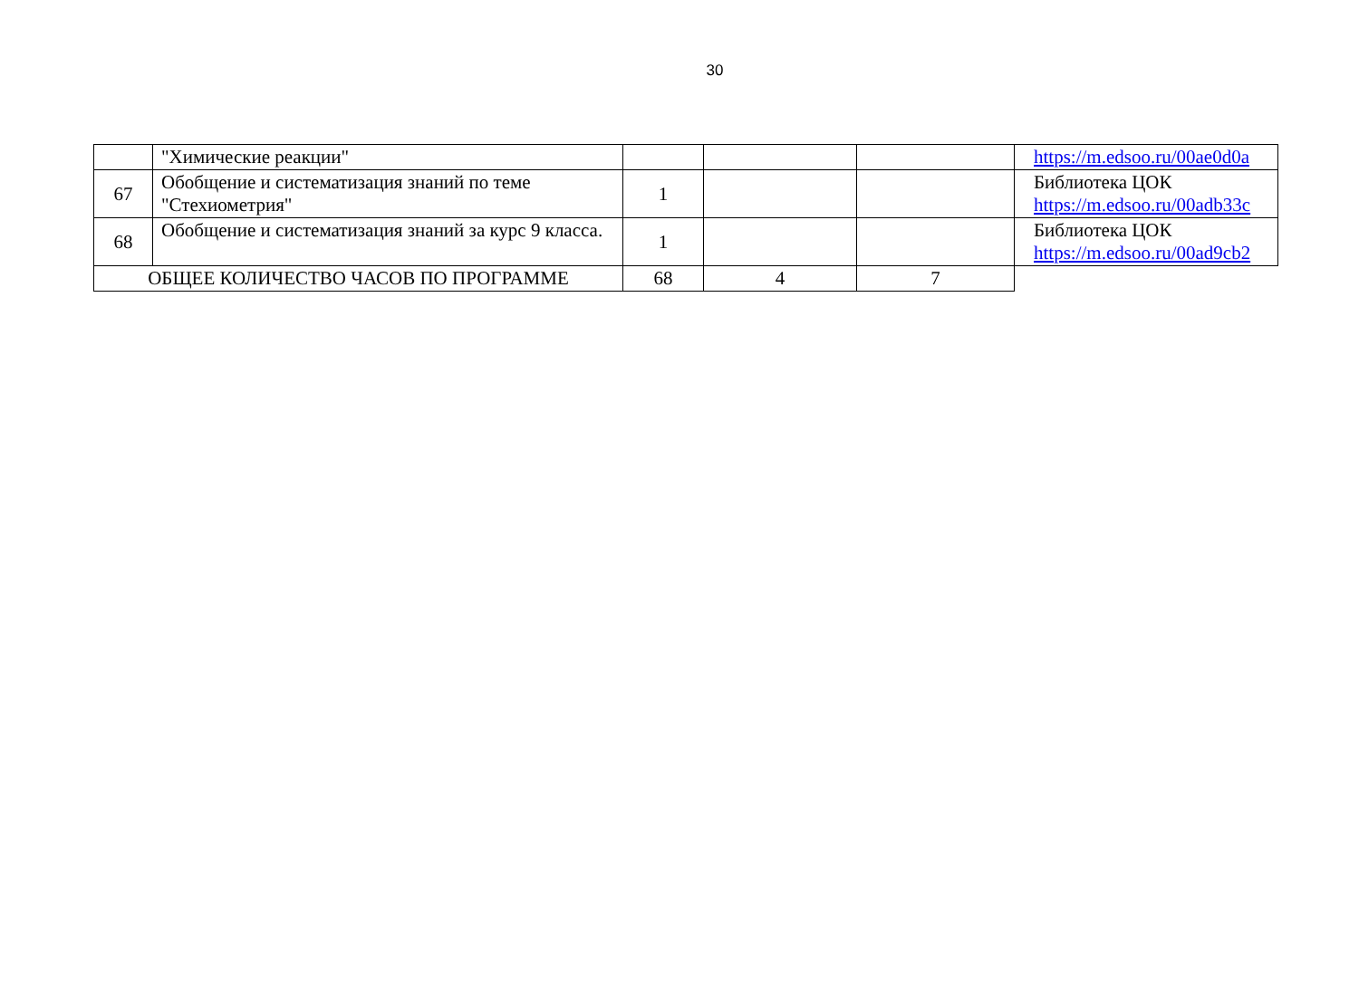30
| | "Химические реакции" | | | | https://m.edsoo.ru/00ae0d0a |
| 67 | Обобщение и систематизация знаний по теме "Стехиометрия" | 1 | | | Библиотека ЦОК https://m.edsoo.ru/00adb33c |
| 68 | Обобщение и систематизация знаний за курс 9 класса. | 1 | | | Библиотека ЦОК https://m.edsoo.ru/00ad9cb2 |
| ОБЩЕЕ КОЛИЧЕСТВО ЧАСОВ ПО ПРОГРАММЕ | | 68 | 4 | 7 | |